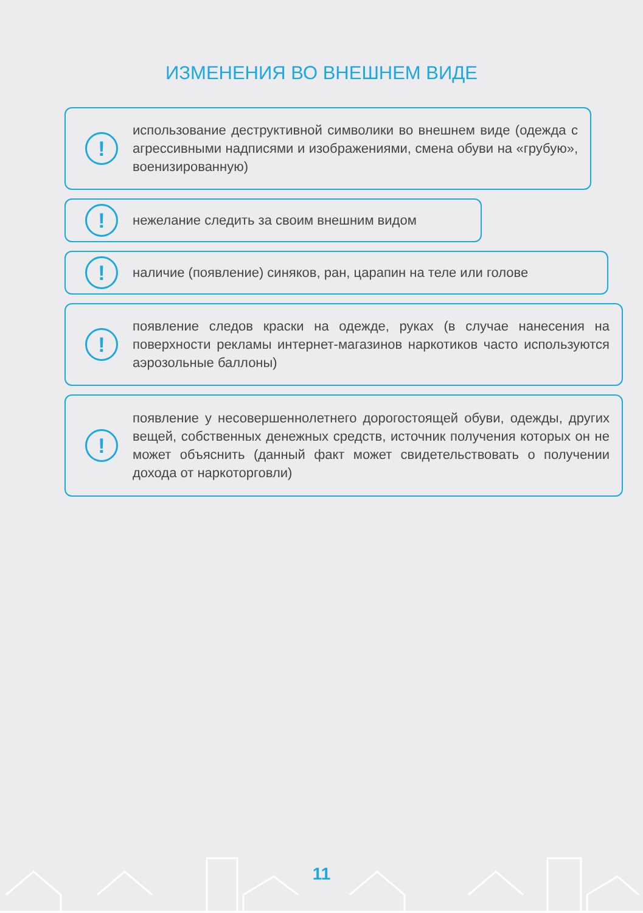ИЗМЕНЕНИЯ ВО ВНЕШНЕМ ВИДЕ
!
использование деструктивной символики во внешнем виде (одежда с агрессивными надписями и изображениями, смена обуви на «грубую», военизированную)
!
нежелание следить за своим внешним видом
!
наличие (появление) синяков, ран, царапин на теле или голове
!
появление следов краски на одежде, руках (в случае нанесения на поверхности рекламы интернет-магазинов наркотиков часто используются аэрозольные баллоны)
!
появление у несовершеннолетнего дорогостоящей обуви, одежды, других вещей, собственных денежных средств, источник получения которых он не может объяснить (данный факт может свидетельствовать о получении дохода от наркоторговли)
11